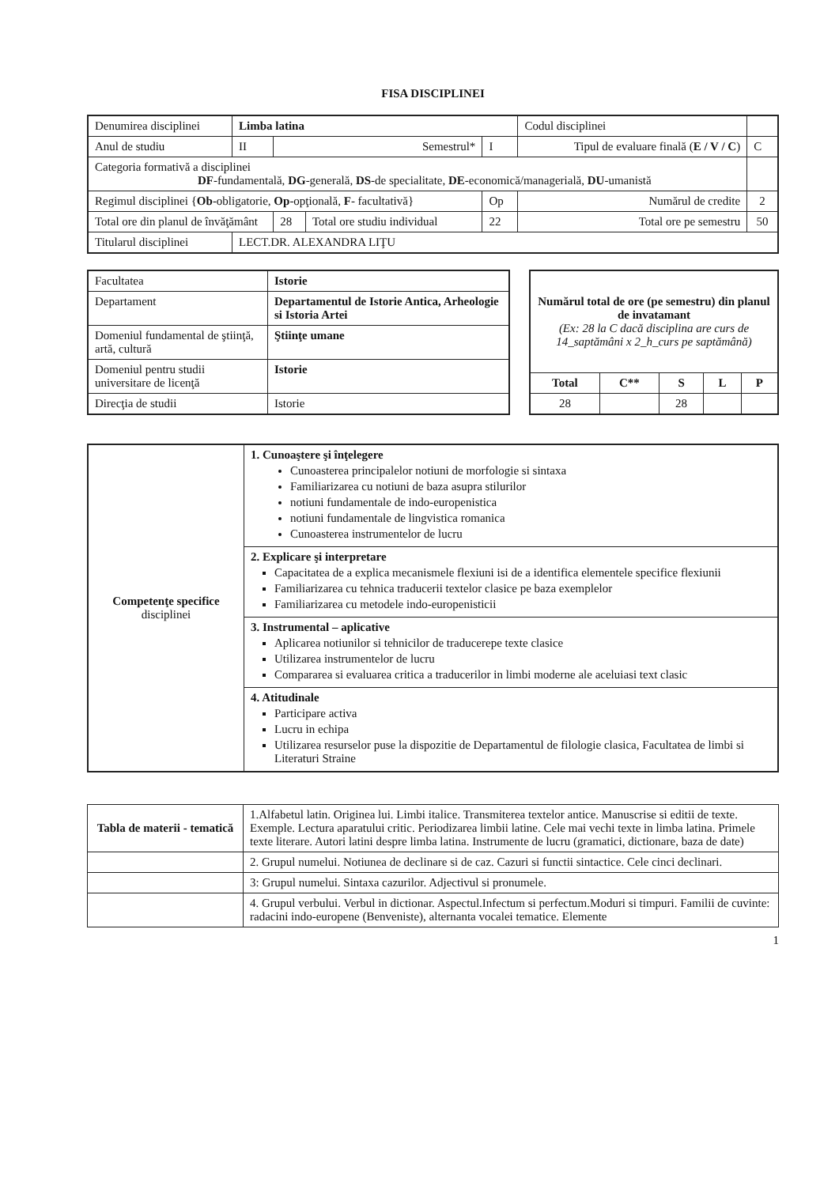FISA DISCIPLINEI
| Denumirea disciplinei | Limba latina | | | | | Codul disciplinei | | |
| Anul de studiu | II | Semestrul* | | I | Tipul de evaluare finală ( E / V / C ) | | | C |
| Categoria formativă a disciplinei DF -fundamentală, DG -generală, DS -de specialitate, DE -economică/managerială, DU -umanistă | | | | | | | | |
| Regimul disciplinei { Ob -obligatorie, Op -opţională, F - facultativă} | | | | Op | Numărul de credite | | | 2 |
| Total ore din planul de învăţământ | | 28 | Total ore studiu individual | 22 | Total ore pe semestru | | | 50 |
| Titularul disciplinei | LECT.DR. ALEXANDRA LIŢU | | | | | | | |
| Facultatea | Istorie |
| Departament | Departamentul de Istorie Antica, Arheologie si Istoria Artei |
| Domeniul fundamental de ştiinţă, artă, cultură | Ştiinţe umane |
| Domeniul pentru studii universitare de licenţă | Istorie |
| Direcţia de studii | Istorie |
| Numărul total de ore (pe semestru) din planul de invatamant (Ex: 28 la C dacă disciplina are curs de 14_saptămâni x 2_h_curs pe saptămână) | | | | |
| Total | C** | S | L | P |
| 28 | | 28 | | |
| Competenţe specifice disciplinei | 1. Cunoaştere şi înţelegere Cunoasterea principalelor notiuni de morfologie si sintaxa Familiarizarea cu notiuni de baza asupra stilurilor notiuni fundamentale de indo-europenistica notiuni fundamentale de lingvistica romanica Cunoasterea instrumentelor de lucru |
| | 2. Explicare şi interpretare Capacitatea de a explica mecanismele flexiuni isi de a identifica elementele specifice flexiunii Familiarizarea cu tehnica traducerii textelor clasice pe baza exemplelor Familiarizarea cu metodele indo-europenisticii |
| | 3. Instrumental – aplicative Aplicarea notiunilor si tehnicilor de traducerepe texte clasice Utilizarea instrumentelor de lucru Compararea si evaluarea critica a traducerilor in limbi moderne ale aceluiasi text clasic |
| | 4. Atitudinale Participare activa Lucru in echipa Utilizarea resurselor puse la dispozitie de Departamentul de filologie clasica, Facultatea de limbi si Literaturi Straine |
| Tabla de materii - tematică | 1.Alfabetul latin. Originea lui. Limbi italice. Transmiterea textelor antice. Manuscrise si editii de texte. Exemple. Lectura aparatului critic. Periodizarea limbii latine. Cele mai vechi texte in limba latina. Primele texte literare. Autori latini despre limba latina. Instrumente de lucru (gramatici, dictionare, baza de date) |
| | 2. Grupul numelui. Notiunea de declinare si de caz. Cazuri si functii sintactice. Cele cinci declinari. |
| | 3: Grupul numelui. Sintaxa cazurilor. Adjectivul si pronumele. |
| | 4. Grupul verbului. Verbul in dictionar. Aspectul.Infectum si perfectum.Moduri si timpuri. Familii de cuvinte: radacini indo-europene (Benveniste), alternanta vocalei tematice. Elemente |
1